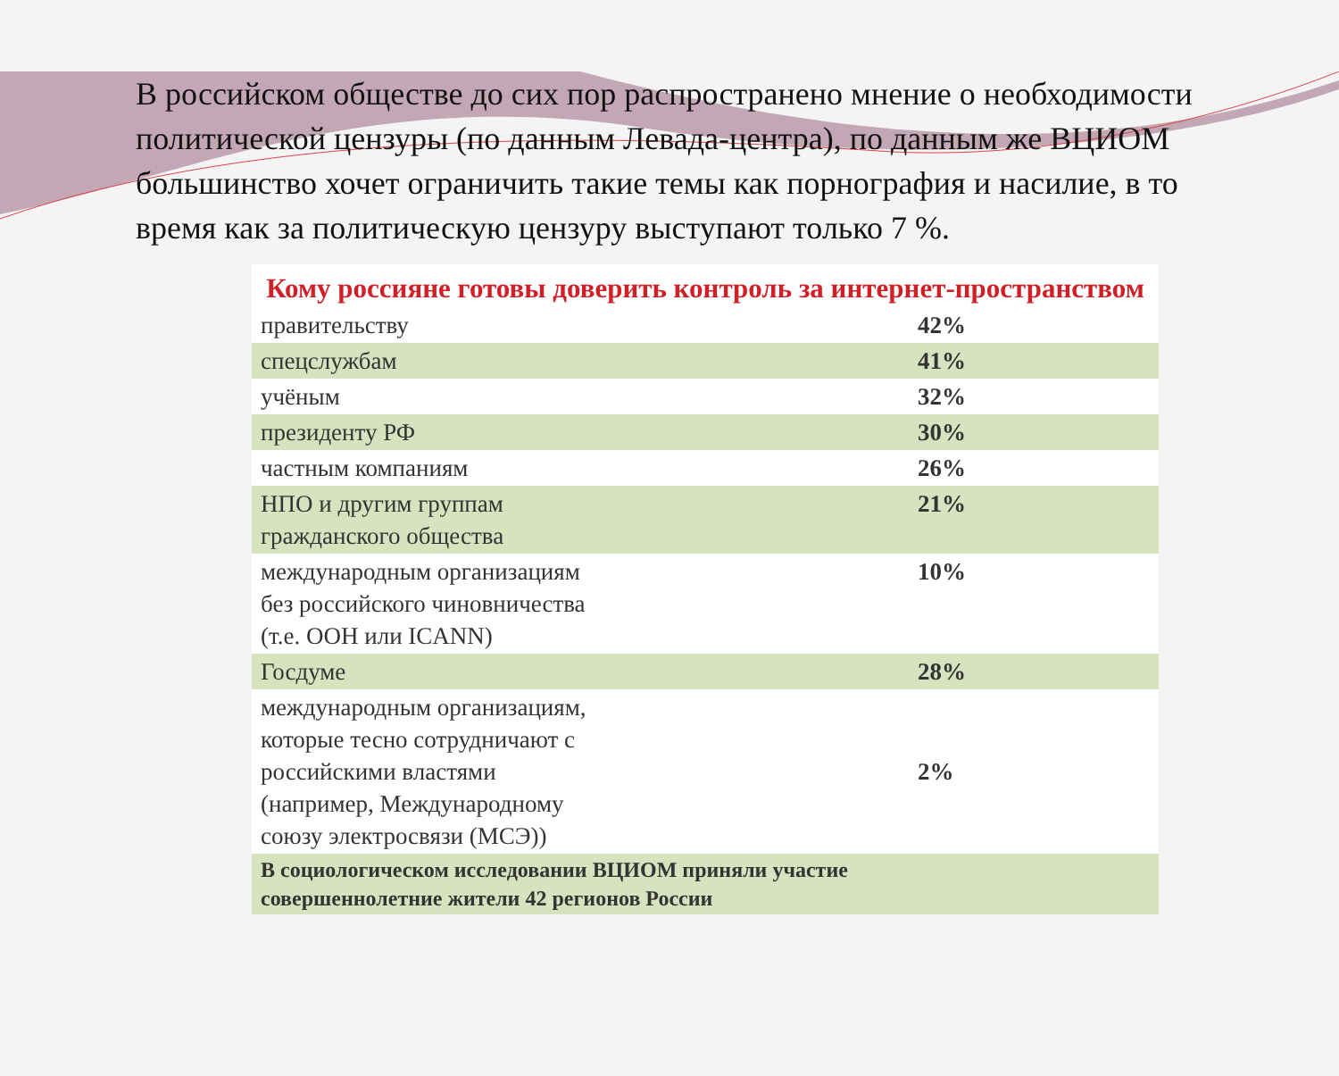В российском обществе до сих пор распространено мнение о необходимости политической цензуры (по данным Левада-центра), по данным же ВЦИОМ большинство хочет ограничить такие темы как порнография и насилие, в то время как за политическую цензуру выступают только 7 %.
Кому россияне готовы доверить контроль за интернет-пространством
| правительству | 42% |
| спецслужбам | 41% |
| учёным | 32% |
| президенту РФ | 30% |
| частным компаниям | 26% |
| НПО и другим группам гражданского общества | 21% |
| международным организациям без российского чиновничества (т.е. ООН или ICANN) | 10% |
| Госдуме | 28% |
| международным организациям, которые тесно сотрудничают с российскими властями (например, Международному союзу электросвязи (МСЭ)) | 2% |
| В социологическом исследовании ВЦИОМ приняли участие совершеннолетние жители 42 регионов России | |